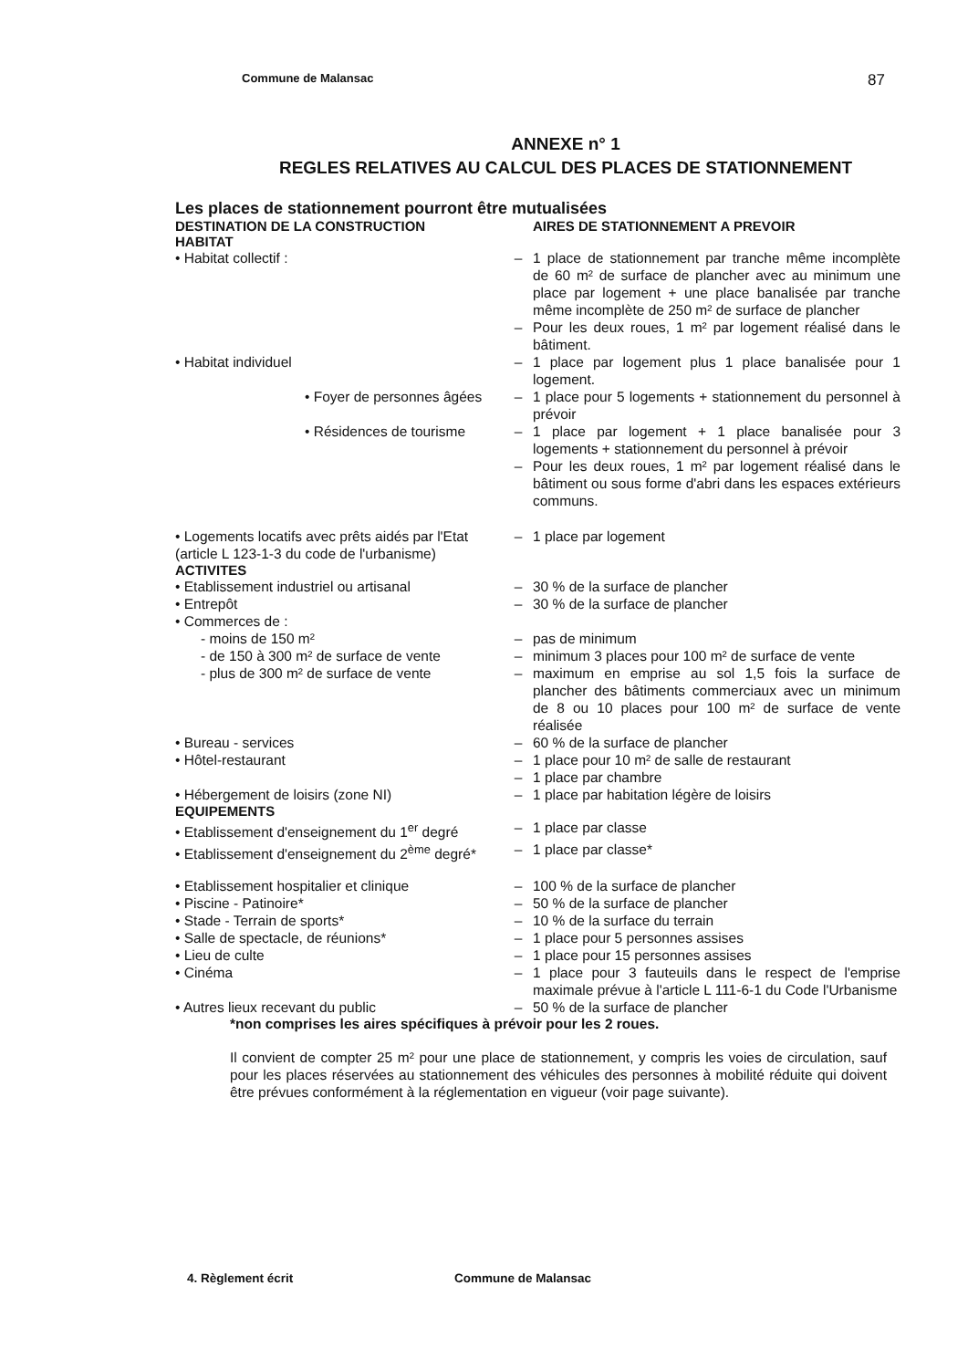Commune de Malansac 87
ANNEXE n° 1
REGLES RELATIVES AU CALCUL DES PLACES DE STATIONNEMENT
Les places de stationnement pourront être mutualisées
| DESTINATION DE LA CONSTRUCTION | | AIRES DE STATIONNEMENT A PREVOIR |
| --- | --- | --- |
| HABITAT | | |
| • Habitat collectif : | – | 1 place de stationnement par tranche même incomplète de 60 m² de surface de plancher avec au minimum une place par logement + une place banalisée par tranche même incomplète de 250 m² de surface de plancher |
| | – | Pour les deux roues, 1 m² par logement réalisé dans le bâtiment. |
| • Habitat individuel | – | 1 place par logement plus 1 place banalisée pour 1 logement. |
| • Foyer de personnes âgées | – | 1 place pour 5 logements + stationnement du personnel à prévoir |
| • Résidences de tourisme | – | 1 place par logement + 1 place banalisée pour 3 logements + stationnement du personnel à prévoir |
| | – | Pour les deux roues, 1 m² par logement réalisé dans le bâtiment ou sous forme d'abri dans les espaces extérieurs communs. |
| • Logements locatifs avec prêts aidés par l'Etat (article L 123-1-3 du code de l'urbanisme) | – | 1 place par logement |
| ACTIVITES | | |
| • Etablissement industriel ou artisanal | – | 30 % de la surface de plancher |
| • Entrepôt | – | 30 % de la surface de plancher |
| • Commerces de : | | |
| - moins de 150 m² | – | pas de minimum |
| - de 150 à 300 m² de surface de vente | – | minimum 3 places pour 100 m² de surface de vente |
| - plus de 300 m² de surface de vente | – | maximum en emprise au sol 1,5 fois la surface de plancher des bâtiments commerciaux avec un minimum de 8 ou 10 places pour 100 m² de surface de vente réalisée |
| • Bureau - services | – | 60 % de la surface de plancher |
| • Hôtel-restaurant | – | 1 place pour 10 m² de salle de restaurant |
| | – | 1 place par chambre |
| • Hébergement de loisirs (zone NI) | – | 1 place par habitation légère de loisirs |
| EQUIPEMENTS | | |
| • Etablissement d'enseignement du 1<sup>er</sup> degré | – | 1 place par classe |
| • Etablissement d'enseignement du 2<sup>ème</sup> degré* | – | 1 place par classe* |
| • Etablissement hospitalier et clinique | – | 100 % de la surface de plancher |
| • Piscine - Patinoire* | – | 50 % de la surface de plancher |
| • Stade - Terrain de sports* | – | 10 % de la surface du terrain |
| • Salle de spectacle, de réunions* | – | 1 place pour 5 personnes assises |
| • Lieu de culte | – | 1 place pour 15 personnes assises |
| • Cinéma | – | 1 place pour 3 fauteuils dans le respect de l'emprise maximale prévue à l'article L 111-6-1 du Code l'Urbanisme |
| • Autres lieux recevant du public | – | 50 % de la surface de plancher |
*non comprises les aires spécifiques à prévoir pour les 2 roues.
Il convient de compter 25 m² pour une place de stationnement, y compris les voies de circulation, sauf pour les places réservées au stationnement des véhicules des personnes à mobilité réduite qui doivent être prévues conformément à la réglementation en vigueur (voir page suivante).
4. Règlement écrit Commune de Malansac